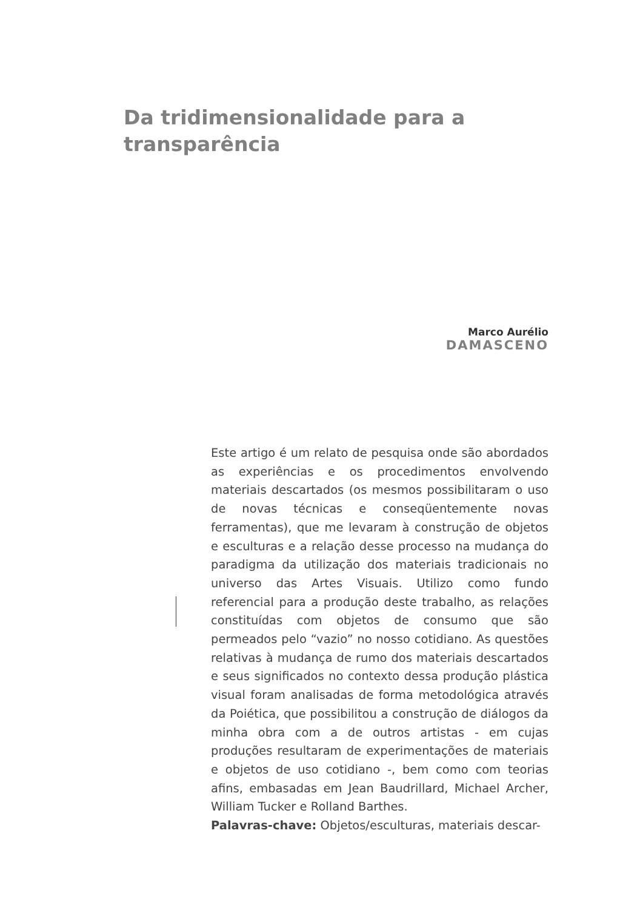Da tridimensionalidade para a transparência
Marco Aurélio
DAMASCENO
Este artigo é um relato de pesquisa onde são abordados as experiências e os procedimentos envolvendo materiais descartados (os mesmos possibilitaram o uso de novas técnicas e conseqüentemente novas ferramentas), que me levaram à construção de objetos e esculturas e a relação desse processo na mudança do paradigma da utilização dos materiais tradicionais no universo das Artes Visuais. Utilizo como fundo referencial para a produção deste trabalho, as relações constituídas com objetos de consumo que são permeados pelo “vazio” no nosso cotidiano. As questões relativas à mudança de rumo dos materiais descartados e seus significados no contexto dessa produção plástica visual foram analisadas de forma metodológica através da Poiética, que possibilitou a construção de diálogos da minha obra com a de outros artistas - em cujas produções resultaram de experimentações de materiais e objetos de uso cotidiano -, bem como com teorias afins, embasadas em Jean Baudrillard, Michael Archer, William Tucker e Rolland Barthes.
Palavras-chave: Objetos/esculturas, materiais descar-